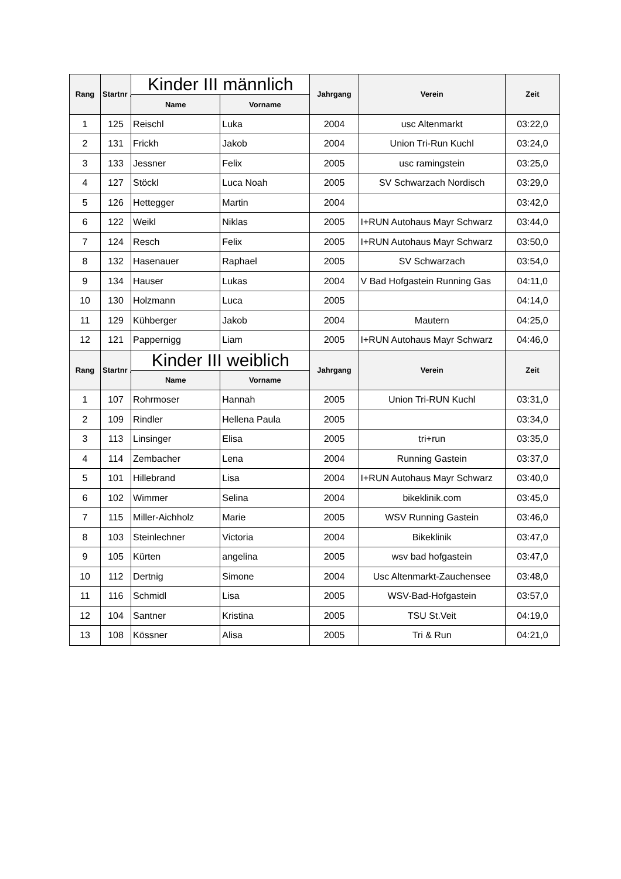| Rang | Startnr .: | Kinder III männlich | | Jahrgang | Verein | Zeit |
| --- | --- | --- | --- | --- | --- | --- |
| | | Name | Vorname | | | |
| 1 | 125 | Reischl | Luka | 2004 | usc Altenmarkt | 03:22,0 |
| 2 | 131 | Frickh | Jakob | 2004 | Union Tri-Run Kuchl | 03:24,0 |
| 3 | 133 | Jessner | Felix | 2005 | usc ramingstein | 03:25,0 |
| 4 | 127 | Stöckl | Luca Noah | 2005 | SV Schwarzach Nordisch | 03:29,0 |
| 5 | 126 | Hettegger | Martin | 2004 | | 03:42,0 |
| 6 | 122 | Weikl | Niklas | 2005 | I+RUN Autohaus Mayr Schwarz | 03:44,0 |
| 7 | 124 | Resch | Felix | 2005 | I+RUN Autohaus Mayr Schwarz | 03:50,0 |
| 8 | 132 | Hasenauer | Raphael | 2005 | SV Schwarzach | 03:54,0 |
| 9 | 134 | Hauser | Lukas | 2004 | V Bad Hofgastein Running Gas | 04:11,0 |
| 10 | 130 | Holzmann | Luca | 2005 | | 04:14,0 |
| 11 | 129 | Kühberger | Jakob | 2004 | Mautern | 04:25,0 |
| 12 | 121 | Pappernigg | Liam | 2005 | I+RUN Autohaus Mayr Schwarz | 04:46,0 |
| Rang | Startnr .: | Kinder III weiblich | | Jahrgang | Verein | Zeit |
| | | Name | Vorname | | | |
| 1 | 107 | Rohrmoser | Hannah | 2005 | Union Tri-RUN Kuchl | 03:31,0 |
| 2 | 109 | Rindler | Hellena Paula | 2005 | | 03:34,0 |
| 3 | 113 | Linsinger | Elisa | 2005 | tri+run | 03:35,0 |
| 4 | 114 | Zembacher | Lena | 2004 | Running Gastein | 03:37,0 |
| 5 | 101 | Hillebrand | Lisa | 2004 | I+RUN Autohaus Mayr Schwarz | 03:40,0 |
| 6 | 102 | Wimmer | Selina | 2004 | bikeklinik.com | 03:45,0 |
| 7 | 115 | Miller-Aichholz | Marie | 2005 | WSV Running Gastein | 03:46,0 |
| 8 | 103 | Steinlechner | Victoria | 2004 | Bikeklinik | 03:47,0 |
| 9 | 105 | Kürten | angelina | 2005 | wsv bad hofgastein | 03:47,0 |
| 10 | 112 | Dertnig | Simone | 2004 | Usc Altenmarkt-Zauchensee | 03:48,0 |
| 11 | 116 | Schmidl | Lisa | 2005 | WSV-Bad-Hofgastein | 03:57,0 |
| 12 | 104 | Santner | Kristina | 2005 | TSU St.Veit | 04:19,0 |
| 13 | 108 | Kössner | Alisa | 2005 | Tri & Run | 04:21,0 |